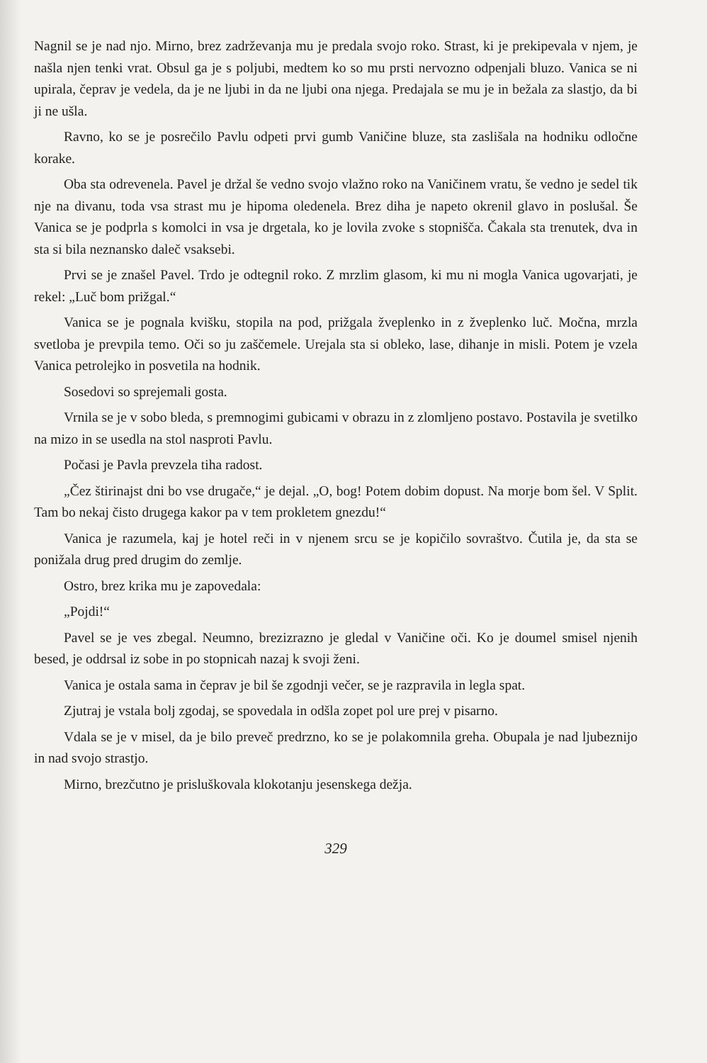Nagnil se je nad njo. Mirno, brez zadrževanja mu je predala svojo roko. Strast, ki je prekipevala v njem, je našla njen tenki vrat. Obsul ga je s poljubi, medtem ko so mu prsti nervozno odpenjali bluzo. Vanica se ni upirala, čeprav je vedela, da je ne ljubi in da ne ljubi ona njega. Predajala se mu je in bežala za slastjo, da bi ji ne ušla.
Ravno, ko se je posrečilo Pavlu odpeti prvi gumb Vaničine bluze, sta zaslišala na hodniku odločne korake.
Oba sta odrevenela. Pavel je držal še vedno svojo vlažno roko na Vaničinem vratu, še vedno je sedel tik nje na divanu, toda vsa strast mu je hipoma oledenela. Brez diha je napeto okrenil glavo in poslušal. Še Vanica se je podprla s komolci in vsa je drgetala, ko je lovila zvoke s stopnišča. Čakala sta trenutek, dva in sta si bila neznansko daleč vsaksebi.
Prvi se je znašel Pavel. Trdo je odtegnil roko. Z mrzlim glasom, ki mu ni mogla Vanica ugovarjati, je rekel: „Luč bom prižgal.“
Vanica se je pognala kvišku, stopila na pod, prižgala žveplenko in z žveplenko luč. Močna, mrzla svetloba je prevpila temo. Oči so ju zaščemele. Urejala sta si obleko, lase, dihanje in misli. Potem je vzela Vanica petrolejko in posvetila na hodnik.
Sosedovi so sprejemali gosta.
Vrnila se je v sobo bleda, s premnogimi gubicami v obrazu in z zlomljeno postavo. Postavila je svetilko na mizo in se usedla na stol nasproti Pavlu.
Počasi je Pavla prevzela tiha radost.
„Čez štirinajst dni bo vse drugače,“ je dejal. „O, bog! Potem dobim dopust. Na morje bom šel. V Split. Tam bo nekaj čisto drugega kakor pa v tem prokletem gnezdu!“
Vanica je razumela, kaj je hotel reči in v njenem srcu se je kopičilo sovraštvo. Čutila je, da sta se ponižala drug pred drugim do zemlje.
Ostro, brez krika mu je zapovedala:
„Pojdi!“
Pavel se je ves zbegal. Neumno, brezizrazno je gledal v Vaničine oči. Ko je doumel smisel njenih besed, je oddrsal iz sobe in po stopnicah nazaj k svoji ženi.
Vanica je ostala sama in čeprav je bil še zgodnji večer, se je razpravila in legla spat.
Zjutraj je vstala bolj zgodaj, se spovedala in odšla zopet pol ure prej v pisarno.
Vdala se je v misel, da je bilo preveč predrzno, ko se je polakomnila greha. Obupala je nad ljubeznijo in nad svojo strastjo.
Mirno, brezčutno je prisluškovala klokotanju jesenskega dežja.
329